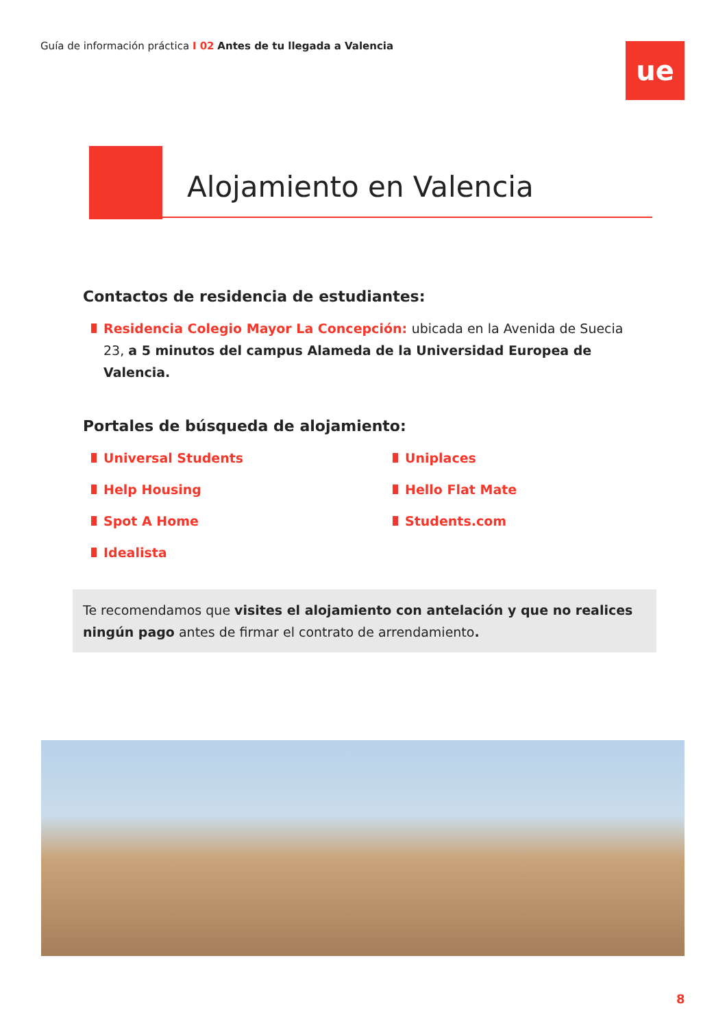Guía de información práctica I 02 Antes de tu llegada a Valencia
ue
Alojamiento en Valencia
Contactos de residencia de estudiantes:
Residencia Colegio Mayor La Concepción: ubicada en la Avenida de Suecia 23, a 5 minutos del campus Alameda de la Universidad Europea de Valencia.
Portales de búsqueda de alojamiento:
Universal Students
Help Housing
Spot A Home
Idealista
Uniplaces
Hello Flat Mate
Students.com
Te recomendamos que visites el alojamiento con antelación y que no realices ningún pago antes de firmar el contrato de arrendamiento.
8